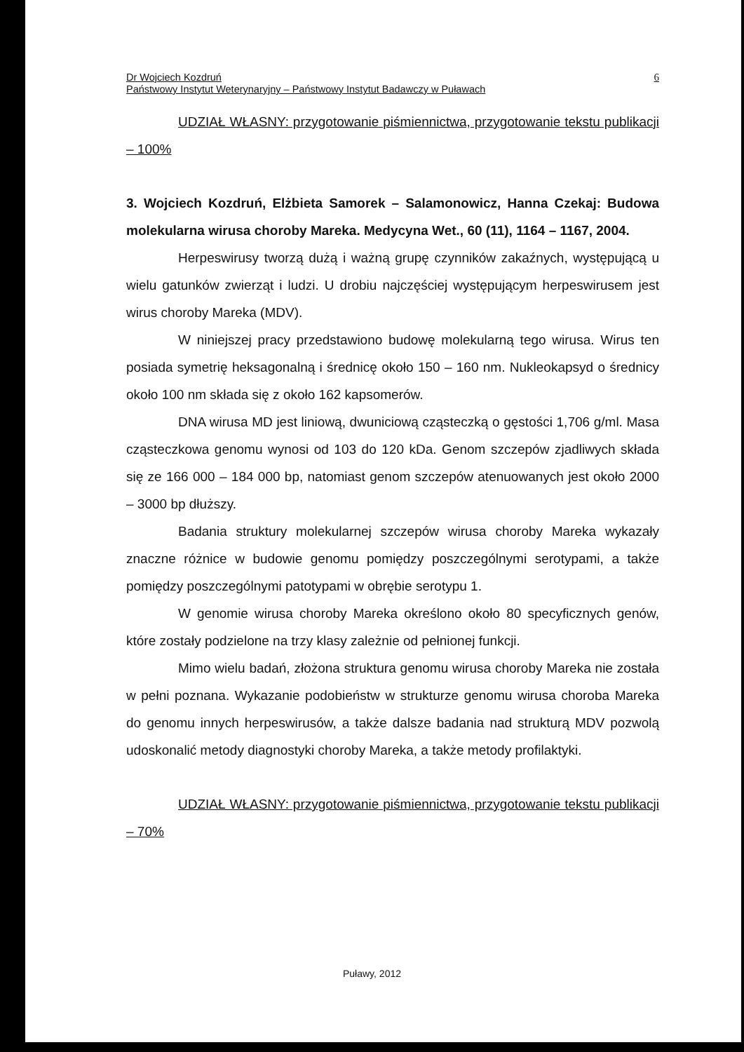Dr Wojciech Kozdruń
Państwowy Instytut Weterynaryjny – Państwowy Instytut Badawczy w Puławach
6
UDZIAŁ WŁASNY: przygotowanie piśmiennictwa, przygotowanie tekstu publikacji – 100%
3. Wojciech Kozdruń, Elżbieta Samorek – Salamonowicz, Hanna Czekaj: Budowa molekularna wirusa choroby Mareka. Medycyna Wet., 60 (11), 1164 – 1167, 2004.
Herpeswirusy tworzą dużą i ważną grupę czynników zakaźnych, występującą u wielu gatunków zwierząt i ludzi. U drobiu najczęściej występującym herpeswirusem jest wirus choroby Mareka (MDV).
W niniejszej pracy przedstawiono budowę molekularną tego wirusa. Wirus ten posiada symetrię heksagonalną i średnicę około 150 – 160 nm. Nukleokapsyd o średnicy około 100 nm składa się z około 162 kapsomerów.
DNA wirusa MD jest liniową, dwuniciową cząsteczką o gęstości 1,706 g/ml. Masa cząsteczkowa genomu wynosi od 103 do 120 kDa. Genom szczepów zjadliwych składa się ze 166 000 – 184 000 bp, natomiast genom szczepów atenuowanych jest około 2000 – 3000 bp dłuższy.
Badania struktury molekularnej szczepów wirusa choroby Mareka wykazały znaczne różnice w budowie genomu pomiędzy poszczególnymi serotypami, a także pomiędzy poszczególnymi patotypami w obrębie serotypu 1.
W genomie wirusa choroby Mareka określono około 80 specyficznych genów, które zostały podzielone na trzy klasy zależnie od pełnionej funkcji.
Mimo wielu badań, złożona struktura genomu wirusa choroby Mareka nie została w pełni poznana. Wykazanie podobieństw w strukturze genomu wirusa choroba Mareka do genomu innych herpeswirusów, a także dalsze badania nad strukturą MDV pozwolą udoskonalić metody diagnostyki choroby Mareka, a także metody profilaktyki.
UDZIAŁ WŁASNY: przygotowanie piśmiennictwa, przygotowanie tekstu publikacji – 70%
Puławy, 2012